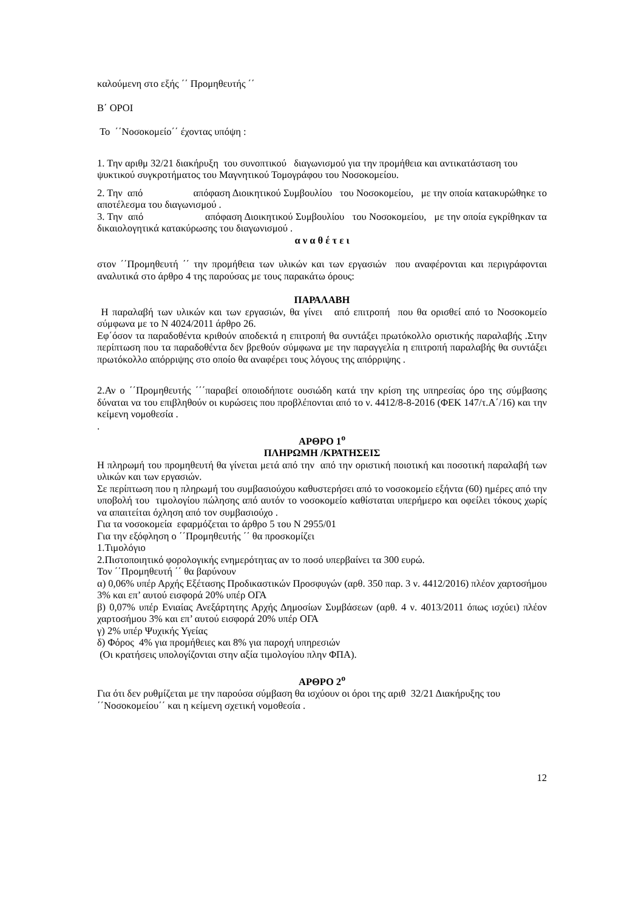καλούμενη στο εξής ΄΄ Προμηθευτής ΄΄
Β΄ ΟΡΟΙ
Το ΄΄Νοσοκομείο΄΄ έχοντας υπόψη :
1. Την αριθμ 32/21 διακήρυξη του συνοπτικού διαγωνισμού για την προμήθεια και αντικατάσταση του ψυκτικού συγκροτήματος του Μαγνητικού Τομογράφου του Νοσοκομείου.
2. Την από απόφαση Διοικητικού Συμβουλίου του Νοσοκομείου, με την οποία κατακυρώθηκε το αποτέλεσμα του διαγωνισμού .
3. Την από απόφαση Διοικητικού Συμβουλίου του Νοσοκομείου, με την οποία εγκρίθηκαν τα δικαιολογητικά κατακύρωσης του διαγωνισμού .
α ν α θ έ τ ε ι
στον ΄΄Προμηθευτή ΄΄ την προμήθεια των υλικών και των εργασιών που αναφέρονται και περιγράφονται αναλυτικά στο άρθρο 4 της παρούσας με τους παρακάτω όρους:
ΠΑΡΑΛΑΒΗ
Η παραλαβή των υλικών και των εργασιών, θα γίνει από επιτροπή που θα ορισθεί από το Νοσοκομείο σύμφωνα με το Ν 4024/2011 άρθρο 26.
Εφ΄όσον τα παραδοθέντα κριθούν αποδεκτά η επιτροπή θα συντάξει πρωτόκολλο οριστικής παραλαβής .Στην περίπτωση που τα παραδοθέντα δεν βρεθούν σύμφωνα με την παραγγελία η επιτροπή παραλαβής θα συντάξει πρωτόκολλο απόρριψης στο οποίο θα αναφέρει τους λόγους της απόρριψης .
2.Αν ο ΄΄Προμηθευτής ΄΄΄παραβεί οποιοδήποτε ουσιώδη κατά την κρίση της υπηρεσίας όρο της σύμβασης δύναται να του επιβληθούν οι κυρώσεις που προβλέπονται από το ν. 4412/8-8-2016 (ΦΕΚ 147/τ.Α΄/16) και την κείμενη νομοθεσία .
.
ΑΡΘΡΟ 1<sup>ο</sup>
ΠΛΗΡΩΜΗ /ΚΡΑΤΗΣΕΙΣ
Η πληρωμή του προμηθευτή θα γίνεται μετά από την από την οριστική ποιοτική και ποσοτική παραλαβή των υλικών και των εργασιών.
Σε περίπτωση που η πληρωμή του συμβασιούχου καθυστερήσει από το νοσοκομείο εξήντα (60) ημέρες από την υποβολή του τιμολογίου πώλησης από αυτόν το νοσοκομείο καθίσταται υπερήμερο και οφείλει τόκους χωρίς να απαιτείται όχληση από τον συμβασιούχο .
Για τα νοσοκομεία εφαρμόζεται το άρθρο 5 του Ν 2955/01
Για την εξόφληση ο ΄΄Προμηθευτής ΄΄ θα προσκομίζει
1.Τιμολόγιο
2.Πιστοποιητικό φορολογικής ενημερότητας αν το ποσό υπερβαίνει τα 300 ευρώ.
Τον ΄΄Προμηθευτή ΄΄ θα βαρύνουν
α) 0,06% υπέρ Αρχής Εξέτασης Προδικαστικών Προσφυγών (αρθ. 350 παρ. 3 ν. 4412/2016) πλέον χαρτοσήμου 3% και επ’ αυτού εισφορά 20% υπέρ ΟΓΑ
β) 0,07% υπέρ Ενιαίας Ανεξάρτητης Αρχής Δημοσίων Συμβάσεων (αρθ. 4 ν. 4013/2011 όπως ισχύει) πλέον χαρτοσήμου 3% και επ’ αυτού εισφορά 20% υπέρ ΟΓΑ
γ) 2% υπέρ Ψυχικής Υγείας
δ) Φόρος 4% για προμήθειες και 8% για παροχή υπηρεσιών
(Οι κρατήσεις υπολογίζονται στην αξία τιμολογίου πλην ΦΠΑ).
ΑΡΘΡΟ 2<sup>ο</sup>
Για ότι δεν ρυθμίζεται με την παρούσα σύμβαση θα ισχύουν οι όροι της αριθ 32/21 Διακήρυξης του ΄΄Νοσοκομείου΄΄ και η κείμενη σχετική νομοθεσία .
12